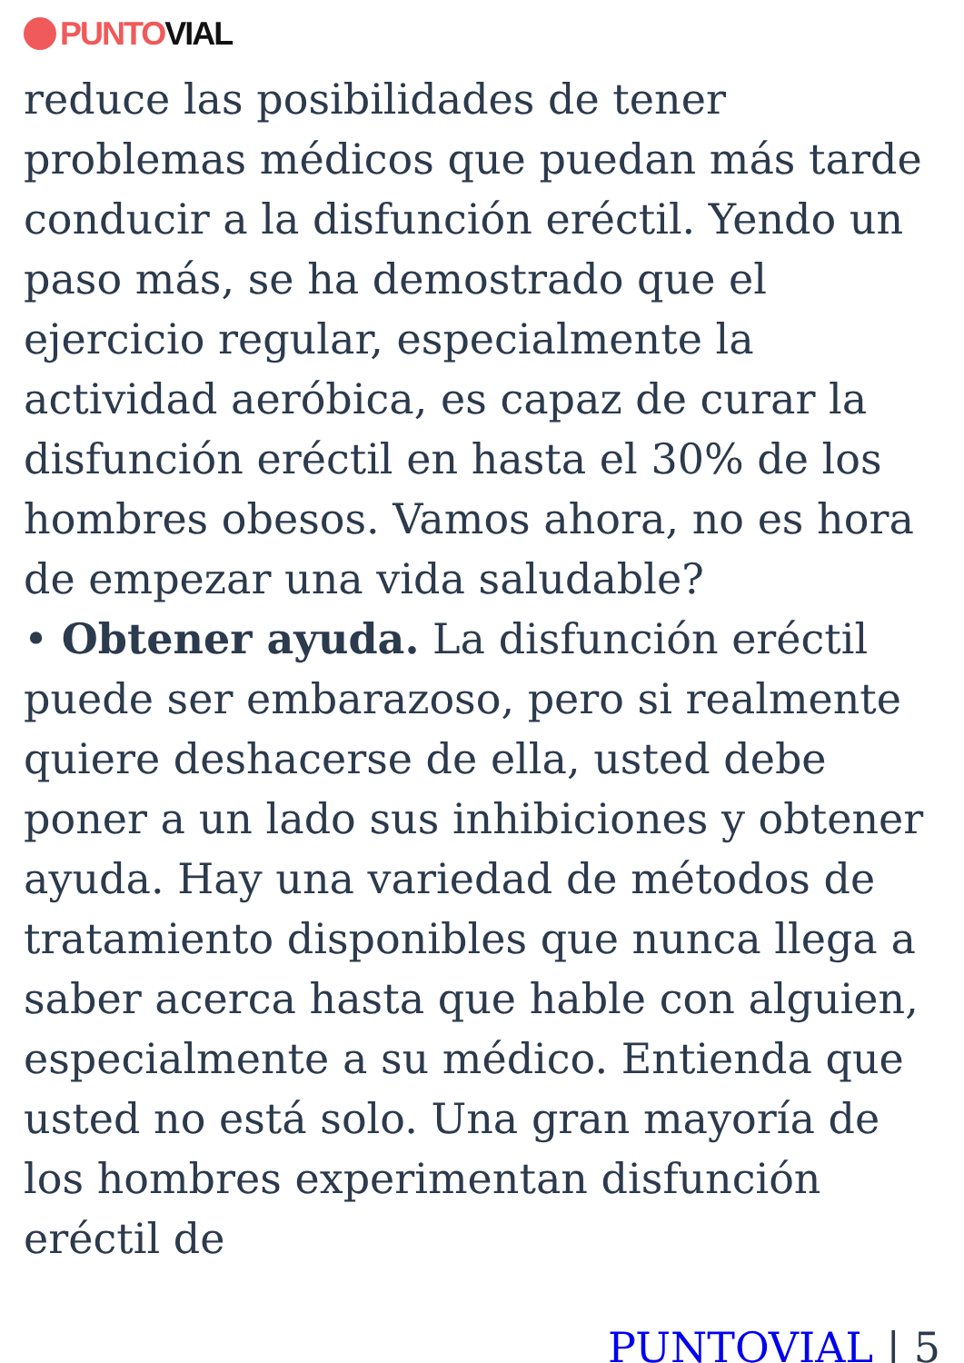PUNTO VIAL
reduce las posibilidades de tener problemas médicos que puedan más tarde conducir a la disfunción eréctil. Yendo un paso más, se ha demostrado que el ejercicio regular, especialmente la actividad aeróbica, es capaz de curar la disfunción eréctil en hasta el 30% de los hombres obesos. Vamos ahora, no es hora de empezar una vida saludable?
• Obtener ayuda. La disfunción eréctil puede ser embarazoso, pero si realmente quiere deshacerse de ella, usted debe poner a un lado sus inhibiciones y obtener ayuda. Hay una variedad de métodos de tratamiento disponibles que nunca llega a saber acerca hasta que hable con alguien, especialmente a su médico. Entienda que usted no está solo. Una gran mayoría de los hombres experimentan disfunción eréctil de
PUNTOVIAL | 5